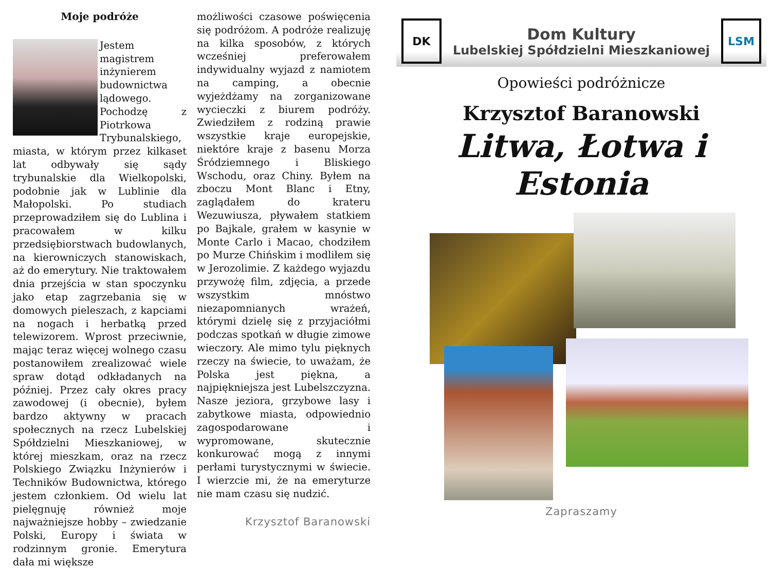Moje podróże
Jestem magistrem inżynierem budownictwa lądowego. Pochodzę z Piotrkowa Trybunalskiego, miasta, w którym przez kilkaset lat odbywały się sądy trybunalskie dla Wielkopolski, podobnie jak w Lublinie dla Małopolski. Po studiach przeprowadziłem się do Lublina i pracowałem w kilku przedsiębiorstwach budowlanych, na kierowniczych stanowiskach, aż do emerytury. Nie traktowałem dnia przejścia w stan spoczynku jako etap zagrzebania się w domowych pieleszach, z kapciami na nogach i herbatką przed telewizorem. Wprost przeciwnie, mając teraz więcej wolnego czasu postanowiłem zrealizować wiele spraw dotąd odkładanych na później. Przez cały okres pracy zawodowej (i obecnie), byłem bardzo aktywny w pracach społecznych na rzecz Lubelskiej Spółdzielni Mieszkaniowej, w której mieszkam, oraz na rzecz Polskiego Związku Inżynierów i Techników Budownictwa, którego jestem członkiem. Od wielu lat pielęgnuję również moje najważniejsze hobby – zwiedzanie Polski, Europy i świata w rodzinnym gronie. Emerytura dała mi większe
możliwości czasowe poświęcenia się podróżom. A podróże realizuję na kilka sposobów, z których wcześniej preferowałem indywidualny wyjazd z namiotem na camping, a obecnie wyjeżdżamy na zorganizowane wycieczki z biurem podróży. Zwiedziłem z rodziną prawie wszystkie kraje europejskie, niektóre kraje z basenu Morza Śródziemnego i Bliskiego Wschodu, oraz Chiny. Byłem na zboczu Mont Blanc i Etny, zaglądałem do krateru Wezuwiusza, pływałem statkiem po Bajkale, grałem w kasynie w Monte Carlo i Macao, chodziłem po Murze Chińskim i modliłem się w Jerozolimie. Z każdego wyjazdu przywożę film, zdjęcia, a przede wszystkim mnóstwo niezapomnianych wrażeń, którymi dzielę się z przyjaciółmi podczas spotkań w długie zimowe wieczory. Ale mimo tylu pięknych rzeczy na świecie, to uważam, że Polska jest piękna, a najpiękniejsza jest Lubelszczyzna. Nasze jeziora, grzybowe lasy i zabytkowe miasta, odpowiednio zagospodarowane i wypromowane, skutecznie konkurować mogą z innymi perłami turystycznymi w świecie. I wierzcie mi, że na emeryturze nie mam czasu się nudzić.
Krzysztof Baranowski
DK
Dom Kultury
Lubelskiej Spółdzielni Mieszkaniowej
LSM
Opowieści podróżnicze
Krzysztof Baranowski
Litwa, Łotwa i Estonia
Zapraszamy